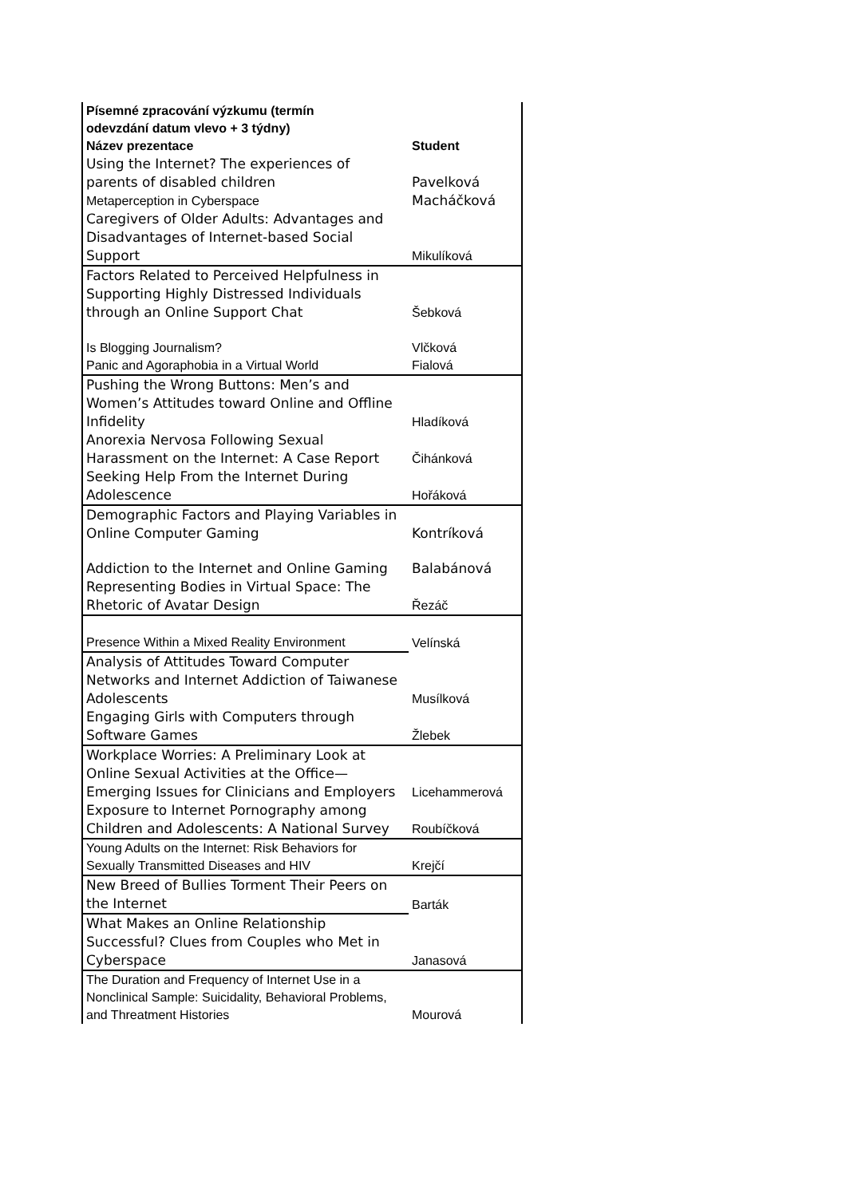| Písemné zpracování výzkumu (termín odevzdání datum vlevo + 3 týdny) | |
| --- | --- |
| Název prezentace | Student |
| Using the Internet? The experiences of parents of disabled children | Pavelková |
| Metaperception in Cyberspace | Macháčková |
| Caregivers of Older Adults: Advantages and Disadvantages of Internet-based Social Support | Mikulíková |
| Factors Related to Perceived Helpfulness in Supporting Highly Distressed Individuals through an Online Support Chat | Šebková |
| Is Blogging Journalism? | Vlčková |
| Panic and Agoraphobia in a Virtual World | Fialová |
| Pushing the Wrong Buttons: Men’s and Women’s Attitudes toward Online and Offline Infidelity | Hladíková |
| Anorexia Nervosa Following Sexual Harassment on the Internet: A Case Report | Čihánková |
| Seeking Help From the Internet During Adolescence | Hořáková |
| Demographic Factors and Playing Variables in Online Computer Gaming | Kontríková |
| Addiction to the Internet and Online Gaming | Balabánová |
| Representing Bodies in Virtual Space: The Rhetoric of Avatar Design | Řezáč |
| Presence Within a Mixed Reality Environment | Velínská |
| Analysis of Attitudes Toward Computer Networks and Internet Addiction of Taiwanese Adolescents | Musílková |
| Engaging Girls with Computers through Software Games | Žlebek |
| Workplace Worries: A Preliminary Look at Online Sexual Activities at the Office—Emerging Issues for Clinicians and Employers | Licehammerová |
| Exposure to Internet Pornography among Children and Adolescents: A National Survey | Roubíčková |
| Young Adults on the Internet: Risk Behaviors for Sexually Transmitted Diseases and HIV | Krejčí |
| New Breed of Bullies Torment Their Peers on the Internet | Barták |
| What Makes an Online Relationship Successful? Clues from Couples who Met in Cyberspace | Janasová |
| The Duration and Frequency of Internet Use in a Nonclinical Sample: Suicidality, Behavioral Problems, and Threatment Histories | Mourová |